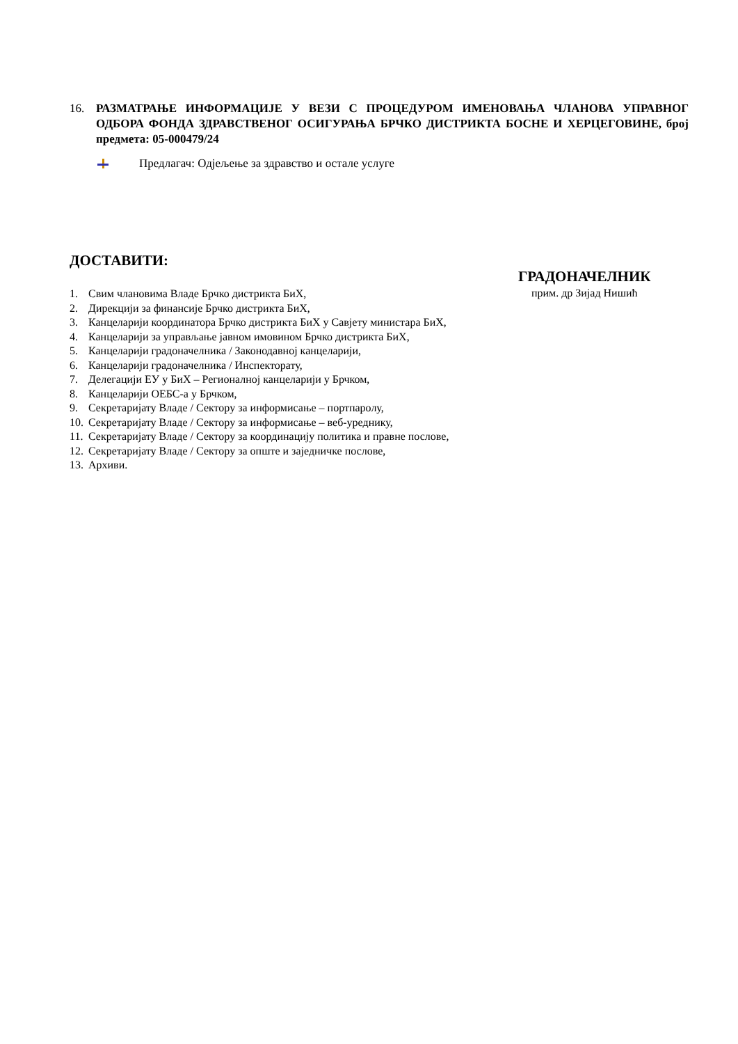16. РАЗМАТРАЊЕ ИНФОРМАЦИЈЕ У ВЕЗИ С ПРОЦЕДУРОМ ИМЕНОВАЊА ЧЛАНОВА УПРАВНОГ ОДБОРА ФОНДА ЗДРАВСТВЕНОГ ОСИГУРАЊА БРЧКО ДИСТРИКТА БОСНЕ И ХЕРЦЕГОВИНЕ, број предмета: 05-000479/24
Предлагач: Одјељење за здравство и остале услуге
ДОСТАВИТИ:
ГРАДОНАЧЕЛНИК
прим. др Зијад Нишић
1. Свим члановима Владе Брчко дистрикта БиХ,
2. Дирекцији за финансије Брчко дистрикта БиХ,
3. Канцеларији координатора Брчко дистрикта БиХ у Савјету министара БиХ,
4. Канцеларији за управљање јавном имовином Брчко дистрикта БиХ,
5. Канцеларији градоначелника / Законодавној канцеларији,
6. Канцеларији градоначелника / Инспекторату,
7. Делегацији ЕУ у БиХ – Регионалној канцеларији у Брчком,
8. Канцеларији ОЕБС-а у Брчком,
9. Секретаријату Владе / Сектору за информисање – портпаролу,
10. Секретаријату Владе / Сектору за информисање – веб-уреднику,
11. Секретаријату Владе / Сектору за координацију политика и правне послове,
12. Секретаријату Владе / Сектору за опште и заједничке послове,
13. Архиви.